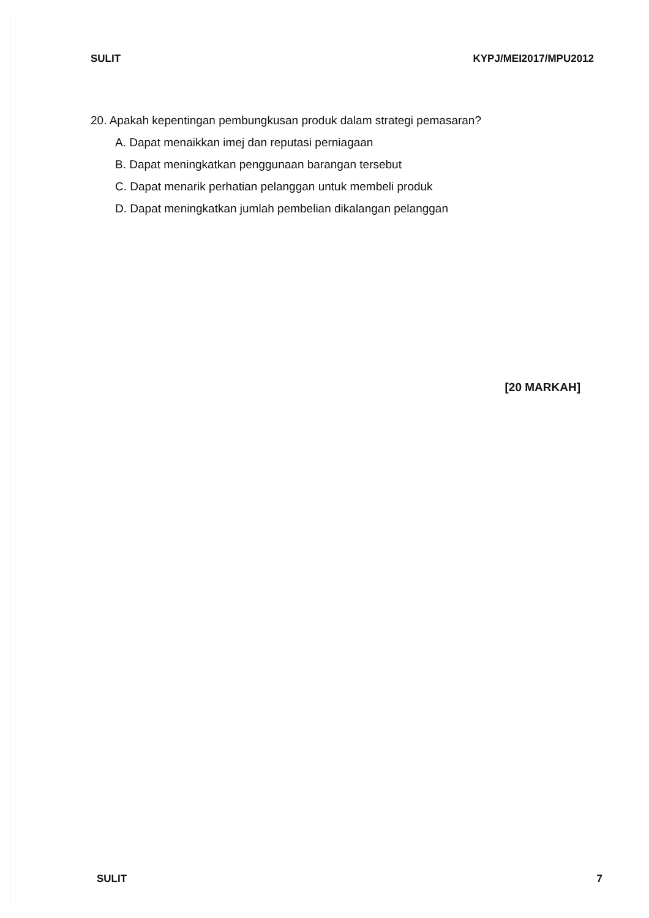SULIT KYPJ/MEI2017/MPU2012
20. Apakah kepentingan pembungkusan produk dalam strategi pemasaran?
A. Dapat menaikkan imej dan reputasi perniagaan
B. Dapat meningkatkan penggunaan barangan tersebut
C. Dapat menarik perhatian pelanggan untuk membeli produk
D. Dapat meningkatkan jumlah pembelian dikalangan pelanggan
[20 MARKAH]
SULIT 7